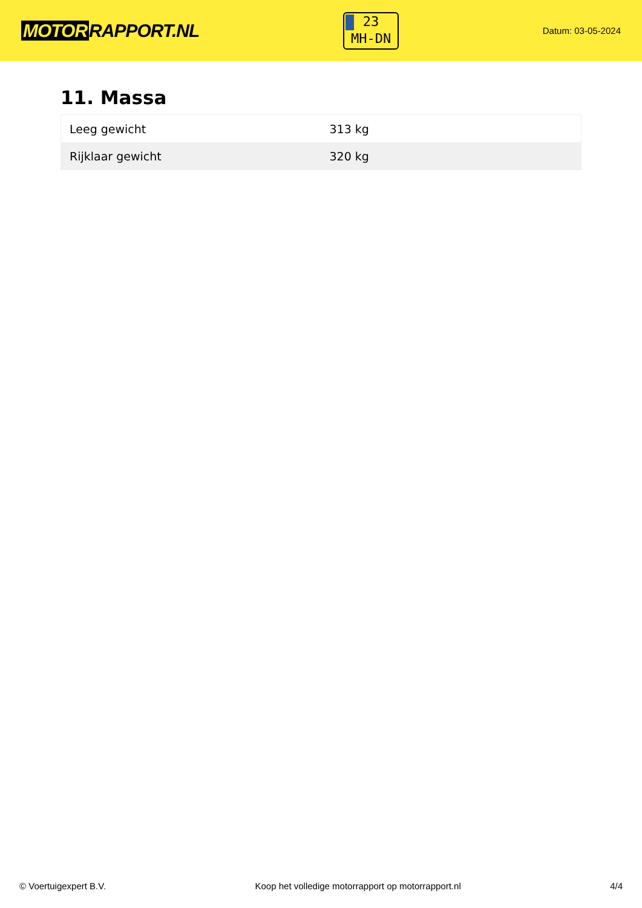MOTOR RAPPORT.NL
23
MH-DN
Datum: 03-05-2024
11. Massa
| Leeg gewicht | 313 kg |
| Rijklaar gewicht | 320 kg |
© Voertuigexpert B.V. Koop het volledige motorrapport op motorrapport.nl 4/4